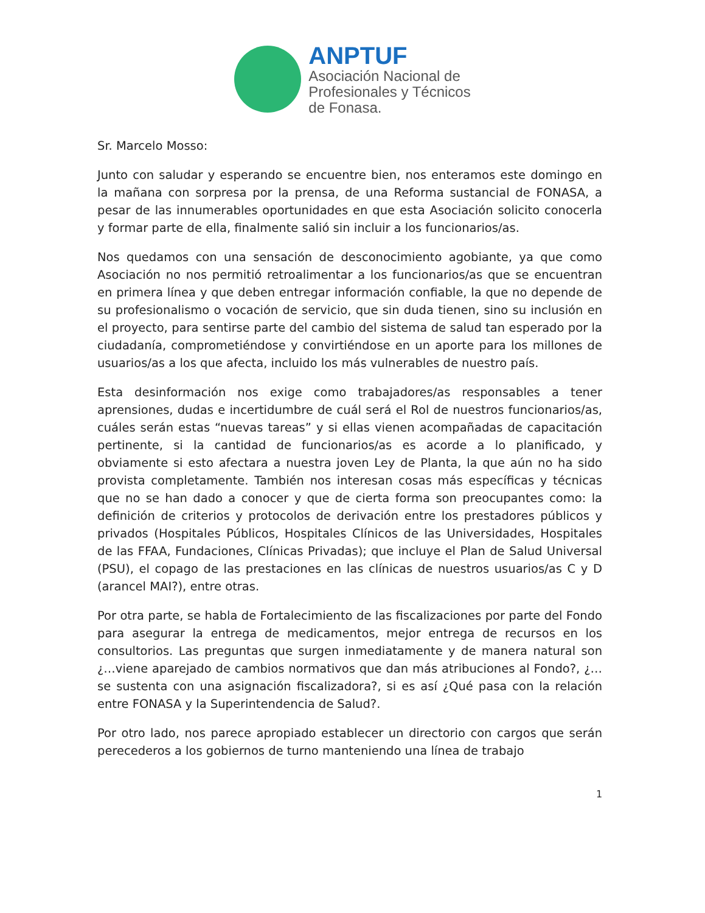ANPTUF
Asociación Nacional de
Profesionales y Técnicos
de Fonasa.
Sr. Marcelo Mosso:
Junto con saludar y esperando se encuentre bien, nos enteramos este domingo en la mañana con sorpresa por la prensa, de una Reforma sustancial de FONASA, a pesar de las innumerables oportunidades en que esta Asociación solicito conocerla y formar parte de ella, finalmente salió sin incluir a los funcionarios/as.
Nos quedamos con una sensación de desconocimiento agobiante, ya que como Asociación no nos permitió retroalimentar a los funcionarios/as que se encuentran en primera línea y que deben entregar información confiable, la que no depende de su profesionalismo o vocación de servicio, que sin duda tienen, sino su inclusión en el proyecto, para sentirse parte del cambio del sistema de salud tan esperado por la ciudadanía, comprometiéndose y convirtiéndose en un aporte para los millones de usuarios/as a los que afecta, incluido los más vulnerables de nuestro país.
Esta desinformación nos exige como trabajadores/as responsables a tener aprensiones, dudas e incertidumbre de cuál será el Rol de nuestros funcionarios/as, cuáles serán estas “nuevas tareas” y si ellas vienen acompañadas de capacitación pertinente, si la cantidad de funcionarios/as es acorde a lo planificado, y obviamente si esto afectara a nuestra joven Ley de Planta, la que aún no ha sido provista completamente. También nos interesan cosas más específicas y técnicas que no se han dado a conocer y que de cierta forma son preocupantes como: la definición de criterios y protocolos de derivación entre los prestadores públicos y privados (Hospitales Públicos, Hospitales Clínicos de las Universidades, Hospitales de las FFAA, Fundaciones, Clínicas Privadas); que incluye el Plan de Salud Universal (PSU), el copago de las prestaciones en las clínicas de nuestros usuarios/as C y D (arancel MAI?), entre otras.
Por otra parte, se habla de Fortalecimiento de las fiscalizaciones por parte del Fondo para asegurar la entrega de medicamentos, mejor entrega de recursos en los consultorios. Las preguntas que surgen inmediatamente y de manera natural son ¿…viene aparejado de cambios normativos que dan más atribuciones al Fondo?, ¿…se sustenta con una asignación fiscalizadora?, si es así ¿Qué pasa con la relación entre FONASA y la Superintendencia de Salud?.
Por otro lado, nos parece apropiado establecer un directorio con cargos que serán perecederos a los gobiernos de turno manteniendo una línea de trabajo
1